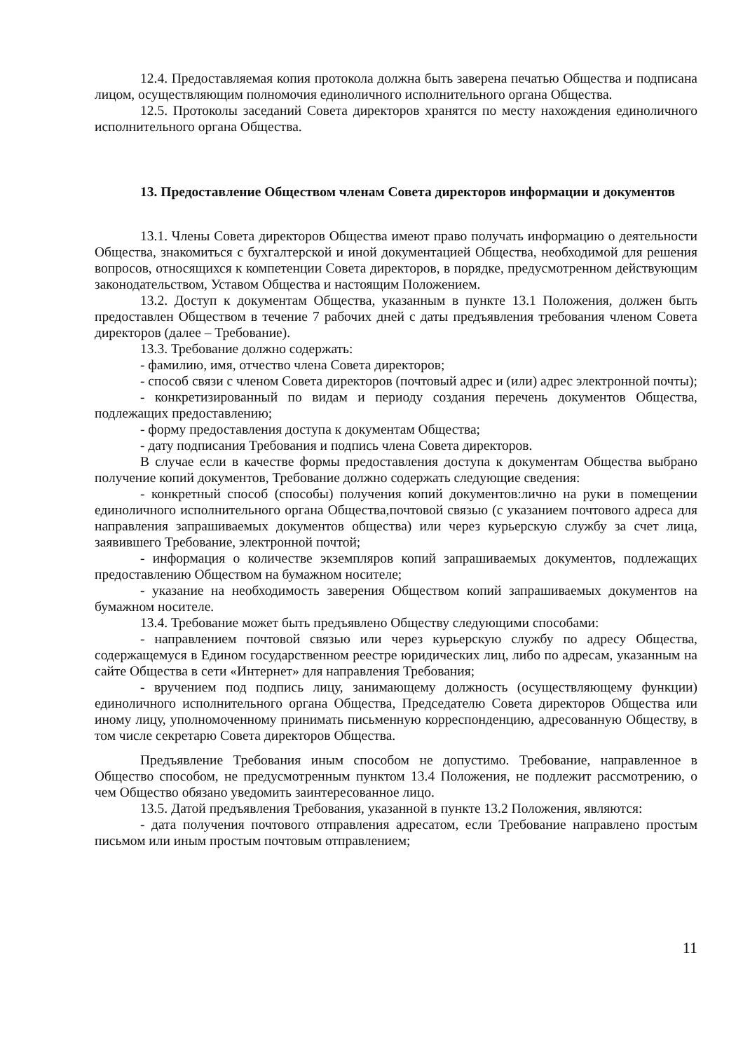12.4. Предоставляемая копия протокола должна быть заверена печатью Общества и подписана лицом, осуществляющим полномочия единоличного исполнительного органа Общества.
12.5. Протоколы заседаний Совета директоров хранятся по месту нахождения единоличного исполнительного органа Общества.
13. Предоставление Обществом членам Совета директоров информации и документов
13.1. Члены Совета директоров Общества имеют право получать информацию о деятельности Общества, знакомиться с бухгалтерской и иной документацией Общества, необходимой для решения вопросов, относящихся к компетенции Совета директоров, в порядке, предусмотренном действующим законодательством, Уставом Общества и настоящим Положением.
13.2. Доступ к документам Общества, указанным в пункте 13.1 Положения, должен быть предоставлен Обществом в течение 7 рабочих дней с даты предъявления требования членом Совета директоров (далее – Требование).
13.3. Требование должно содержать:
- фамилию, имя, отчество члена Совета директоров;
- способ связи с членом Совета директоров (почтовый адрес и (или) адрес электронной почты);
- конкретизированный по видам и периоду создания перечень документов Общества, подлежащих предоставлению;
- форму предоставления доступа к документам Общества;
- дату подписания Требования и подпись члена Совета директоров.
В случае если в качестве формы предоставления доступа к документам Общества выбрано получение копий документов, Требование должно содержать следующие сведения:
- конкретный способ (способы) получения копий документов:лично на руки в помещении единоличного исполнительного органа Общества,почтовой связью (с указанием почтового адреса для направления запрашиваемых документов общества) или через курьерскую службу за счет лица, заявившего Требование, электронной почтой;
- информация о количестве экземпляров копий запрашиваемых документов, подлежащих предоставлению Обществом на бумажном носителе;
- указание на необходимость заверения Обществом копий запрашиваемых документов на бумажном носителе.
13.4. Требование может быть предъявлено Обществу следующими способами:
- направлением почтовой связью или через курьерскую службу по адресу Общества, содержащемуся в Едином государственном реестре юридических лиц, либо по адресам, указанным на сайте Общества в сети «Интернет» для направления Требования;
- вручением под подпись лицу, занимающему должность (осуществляющему функции) единоличного исполнительного органа Общества, Председателю Совета директоров Общества или иному лицу, уполномоченному принимать письменную корреспонденцию, адресованную Обществу, в том числе секретарю Совета директоров Общества.
Предъявление Требования иным способом не допустимо. Требование, направленное в Общество способом, не предусмотренным пунктом 13.4 Положения, не подлежит рассмотрению, о чем Общество обязано уведомить заинтересованное лицо.
13.5. Датой предъявления Требования, указанной в пункте 13.2 Положения, являются:
- дата получения почтового отправления адресатом, если Требование направлено простым письмом или иным простым почтовым отправлением;
11